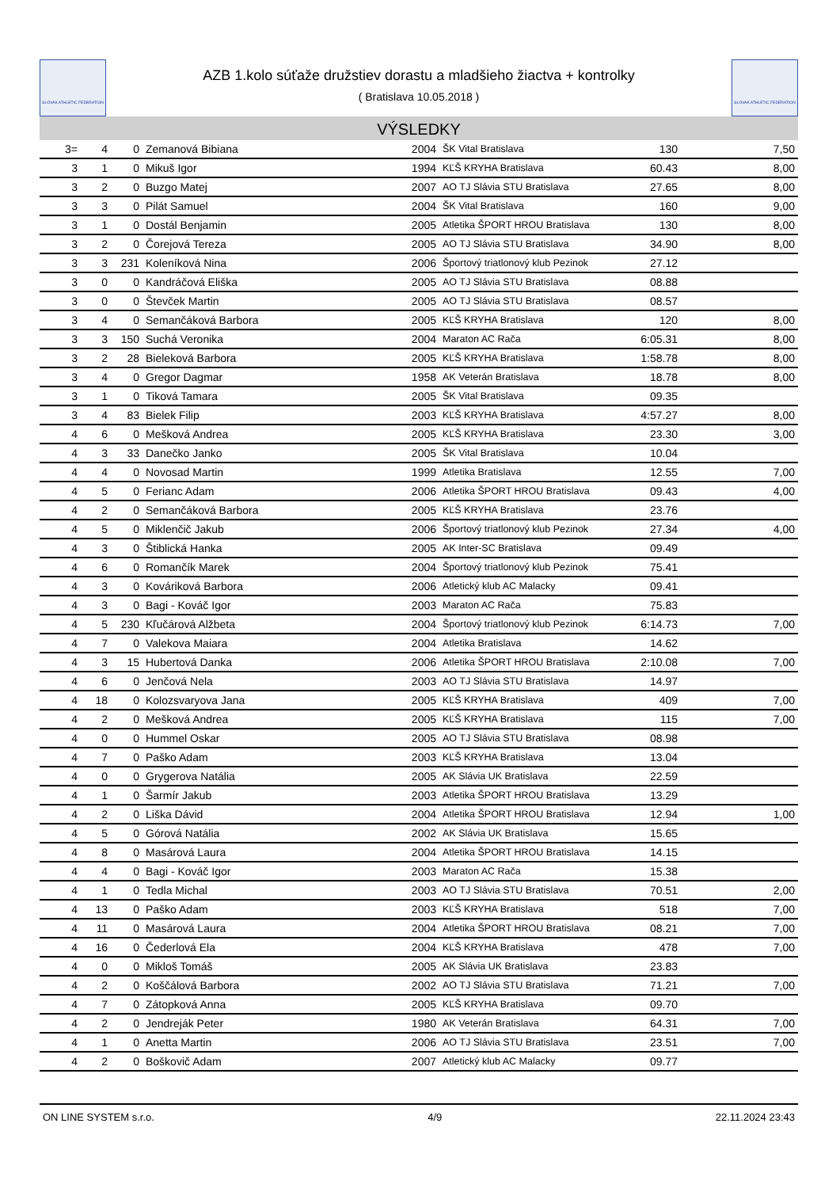SLOVAK ATHLETIC FEDERATION
AZB 1.kolo súťaže družstiev dorastu a mladšieho žiactva + kontrolky
( Bratislava 10.05.2018 )
SLOVAK ATHLETIC FEDERATION
VÝSLEDKY
| 3= | 4 | 0 | Zemanová Bibiana | 2004 | ŠK Vital Bratislava | 130 | 7,50 |
| 3 | 1 | 0 | Mikuš Igor | 1994 | KĽŠ KRYHA Bratislava | 60.43 | 8,00 |
| 3 | 2 | 0 | Buzgo Matej | 2007 | AO TJ Slávia STU Bratislava | 27.65 | 8,00 |
| 3 | 3 | 0 | Pilát Samuel | 2004 | ŠK Vital Bratislava | 160 | 9,00 |
| 3 | 1 | 0 | Dostál Benjamin | 2005 | Atletika ŠPORT HROU Bratislava | 130 | 8,00 |
| 3 | 2 | 0 | Čorejová Tereza | 2005 | AO TJ Slávia STU Bratislava | 34.90 | 8,00 |
| 3 | 3 | 231 | Koleníková Nina | 2006 | Športový triatlonový klub Pezinok | 27.12 | |
| 3 | 0 | 0 | Kandráčová Eliška | 2005 | AO TJ Slávia STU Bratislava | 08.88 | |
| 3 | 0 | 0 | Števček Martin | 2005 | AO TJ Slávia STU Bratislava | 08.57 | |
| 3 | 4 | 0 | Semančáková Barbora | 2005 | KĽŠ KRYHA Bratislava | 120 | 8,00 |
| 3 | 3 | 150 | Suchá Veronika | 2004 | Maraton AC Rača | 6:05.31 | 8,00 |
| 3 | 2 | 28 | Bieleková Barbora | 2005 | KĽŠ KRYHA Bratislava | 1:58.78 | 8,00 |
| 3 | 4 | 0 | Gregor Dagmar | 1958 | AK Veterán Bratislava | 18.78 | 8,00 |
| 3 | 1 | 0 | Tiková Tamara | 2005 | ŠK Vital Bratislava | 09.35 | |
| 3 | 4 | 83 | Bielek Filip | 2003 | KĽŠ KRYHA Bratislava | 4:57.27 | 8,00 |
| 4 | 6 | 0 | Mešková Andrea | 2005 | KĽŠ KRYHA Bratislava | 23.30 | 3,00 |
| 4 | 3 | 33 | Danečko Janko | 2005 | ŠK Vital Bratislava | 10.04 | |
| 4 | 4 | 0 | Novosad Martin | 1999 | Atletika Bratislava | 12.55 | 7,00 |
| 4 | 5 | 0 | Ferianc Adam | 2006 | Atletika ŠPORT HROU Bratislava | 09.43 | 4,00 |
| 4 | 2 | 0 | Semančáková Barbora | 2005 | KĽŠ KRYHA Bratislava | 23.76 | |
| 4 | 5 | 0 | Miklenčič Jakub | 2006 | Športový triatlonový klub Pezinok | 27.34 | 4,00 |
| 4 | 3 | 0 | Štiblická Hanka | 2005 | AK Inter-SC Bratislava | 09.49 | |
| 4 | 6 | 0 | Romančík Marek | 2004 | Športový triatlonový klub Pezinok | 75.41 | |
| 4 | 3 | 0 | Kováriková Barbora | 2006 | Atletický klub AC Malacky | 09.41 | |
| 4 | 3 | 0 | Bagi - Kováč Igor | 2003 | Maraton AC Rača | 75.83 | |
| 4 | 5 | 230 | Kľučárová Alžbeta | 2004 | Športový triatlonový klub Pezinok | 6:14.73 | 7,00 |
| 4 | 7 | 0 | Valekova Maiara | 2004 | Atletika Bratislava | 14.62 | |
| 4 | 3 | 15 | Hubertová Danka | 2006 | Atletika ŠPORT HROU Bratislava | 2:10.08 | 7,00 |
| 4 | 6 | 0 | Jenčová Nela | 2003 | AO TJ Slávia STU Bratislava | 14.97 | |
| 4 | 18 | 0 | Kolozsvaryova Jana | 2005 | KĽŠ KRYHA Bratislava | 409 | 7,00 |
| 4 | 2 | 0 | Mešková Andrea | 2005 | KĽŠ KRYHA Bratislava | 115 | 7,00 |
| 4 | 0 | 0 | Hummel Oskar | 2005 | AO TJ Slávia STU Bratislava | 08.98 | |
| 4 | 7 | 0 | Paško Adam | 2003 | KĽŠ KRYHA Bratislava | 13.04 | |
| 4 | 0 | 0 | Grygerova Natália | 2005 | AK Slávia UK Bratislava | 22.59 | |
| 4 | 1 | 0 | Šarmír Jakub | 2003 | Atletika ŠPORT HROU Bratislava | 13.29 | |
| 4 | 2 | 0 | Liška Dávid | 2004 | Atletika ŠPORT HROU Bratislava | 12.94 | 1,00 |
| 4 | 5 | 0 | Górová Natália | 2002 | AK Slávia UK Bratislava | 15.65 | |
| 4 | 8 | 0 | Masárová Laura | 2004 | Atletika ŠPORT HROU Bratislava | 14.15 | |
| 4 | 4 | 0 | Bagi - Kováč Igor | 2003 | Maraton AC Rača | 15.38 | |
| 4 | 1 | 0 | Tedla Michal | 2003 | AO TJ Slávia STU Bratislava | 70.51 | 2,00 |
| 4 | 13 | 0 | Paško Adam | 2003 | KĽŠ KRYHA Bratislava | 518 | 7,00 |
| 4 | 11 | 0 | Masárová Laura | 2004 | Atletika ŠPORT HROU Bratislava | 08.21 | 7,00 |
| 4 | 16 | 0 | Čederlová Ela | 2004 | KĽŠ KRYHA Bratislava | 478 | 7,00 |
| 4 | 0 | 0 | Mikloš Tomáš | 2005 | AK Slávia UK Bratislava | 23.83 | |
| 4 | 2 | 0 | Koščálová Barbora | 2002 | AO TJ Slávia STU Bratislava | 71.21 | 7,00 |
| 4 | 7 | 0 | Zátopková Anna | 2005 | KĽŠ KRYHA Bratislava | 09.70 | |
| 4 | 2 | 0 | Jendreják Peter | 1980 | AK Veterán Bratislava | 64.31 | 7,00 |
| 4 | 1 | 0 | Anetta Martin | 2006 | AO TJ Slávia STU Bratislava | 23.51 | 7,00 |
| 4 | 2 | 0 | Boškovič Adam | 2007 | Atletický klub AC Malacky | 09.77 | |
ON LINE SYSTEM s.r.o. 4/9 22.11.2024 23:43